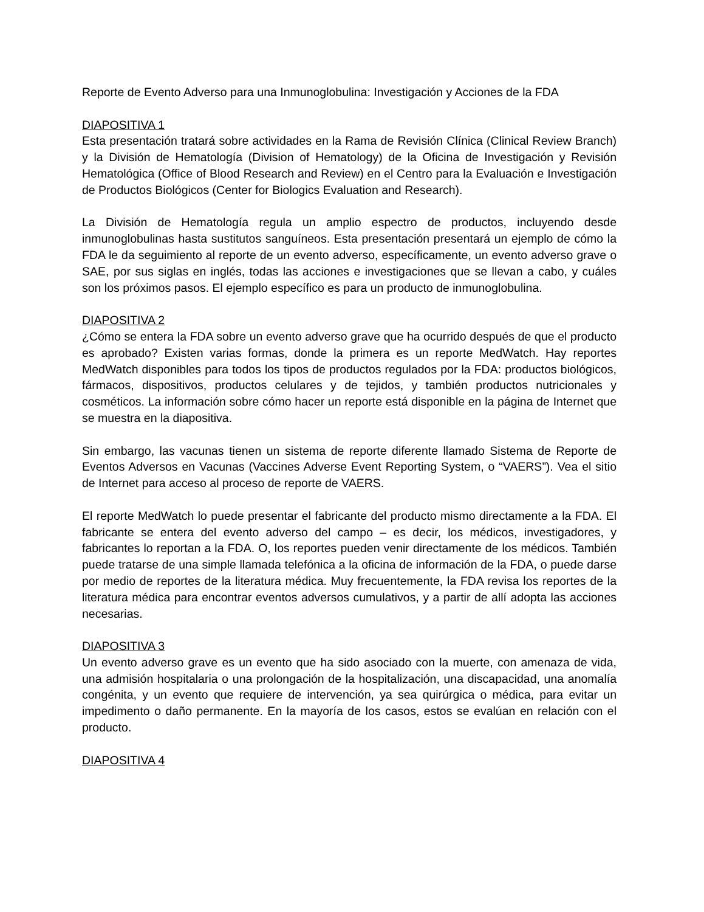Reporte de Evento Adverso para una Inmunoglobulina: Investigación y Acciones de la FDA
DIAPOSITIVA 1
Esta presentación tratará sobre actividades en la Rama de Revisión Clínica (Clinical Review Branch) y la División de Hematología (Division of Hematology) de la Oficina de Investigación y Revisión Hematológica (Office of Blood Research and Review) en el Centro para la Evaluación e Investigación de Productos Biológicos (Center for Biologics Evaluation and Research).
La División de Hematología regula un amplio espectro de productos, incluyendo desde inmunoglobulinas hasta sustitutos sanguíneos. Esta presentación presentará un ejemplo de cómo la FDA le da seguimiento al reporte de un evento adverso, específicamente, un evento adverso grave o SAE, por sus siglas en inglés, todas las acciones e investigaciones que se llevan a cabo, y cuáles son los próximos pasos. El ejemplo específico es para un producto de inmunoglobulina.
DIAPOSITIVA 2
¿Cómo se entera la FDA sobre un evento adverso grave que ha ocurrido después de que el producto es aprobado? Existen varias formas, donde la primera es un reporte MedWatch. Hay reportes MedWatch disponibles para todos los tipos de productos regulados por la FDA: productos biológicos, fármacos, dispositivos, productos celulares y de tejidos, y también productos nutricionales y cosméticos. La información sobre cómo hacer un reporte está disponible en la página de Internet que se muestra en la diapositiva.
Sin embargo, las vacunas tienen un sistema de reporte diferente llamado Sistema de Reporte de Eventos Adversos en Vacunas (Vaccines Adverse Event Reporting System, o “VAERS”). Vea el sitio de Internet para acceso al proceso de reporte de VAERS.
El reporte MedWatch lo puede presentar el fabricante del producto mismo directamente a la FDA. El fabricante se entera del evento adverso del campo – es decir, los médicos, investigadores, y fabricantes lo reportan a la FDA. O, los reportes pueden venir directamente de los médicos. También puede tratarse de una simple llamada telefónica a la oficina de información de la FDA, o puede darse por medio de reportes de la literatura médica. Muy frecuentemente, la FDA revisa los reportes de la literatura médica para encontrar eventos adversos cumulativos, y a partir de allí adopta las acciones necesarias.
DIAPOSITIVA 3
Un evento adverso grave es un evento que ha sido asociado con la muerte, con amenaza de vida, una admisión hospitalaria o una prolongación de la hospitalización, una discapacidad, una anomalía congénita, y un evento que requiere de intervención, ya sea quirúrgica o médica, para evitar un impedimento o daño permanente. En la mayoría de los casos, estos se evalúan en relación con el producto.
DIAPOSITIVA 4